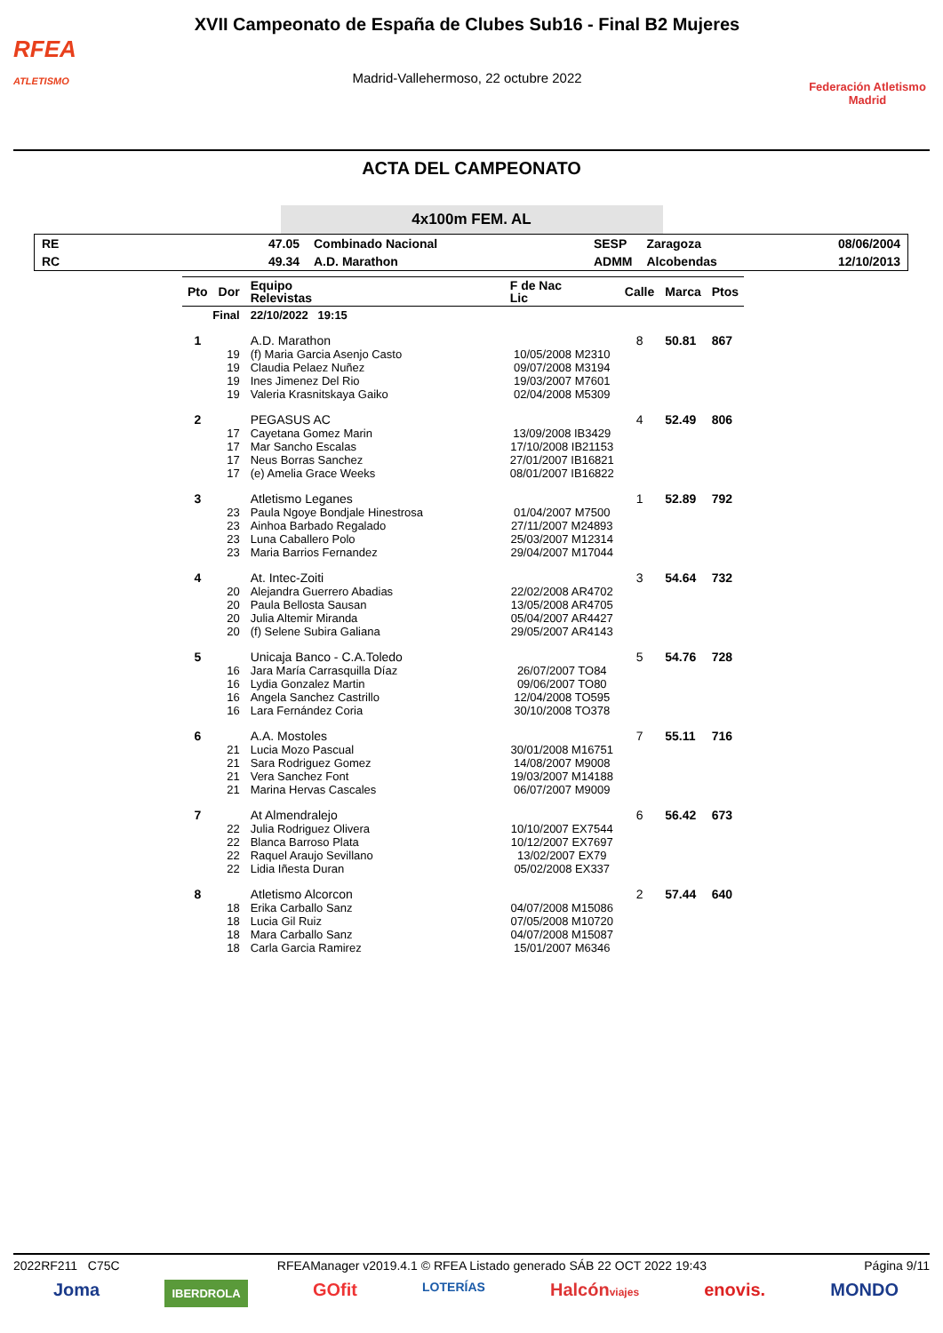RFEA
ATLETISMO
XVII Campeonato de España de Clubes Sub16 - Final B2 Mujeres
Madrid-Vallehermoso, 22 octubre 2022
Federación Atletismo
Madrid
ACTA DEL CAMPEONATO
4x100m FEM. AL
| RE | 47.05 | Combinado Nacional | SESP | Zaragoza | 08/06/2004 |
| RC | 49.34 | A.D. Marathon | ADMM | Alcobendas | 12/10/2013 |
| Pto | Dor | Equipo Relevistas | F de Nac Lic | Calle | Marca | Ptos |
| --- | --- | --- | --- | --- | --- | --- |
| Final | | 22/10/2022 19:15 | | | | |
| 1 | | A.D. Marathon | | 8 | 50.81 | 867 |
| | 19 | (f) Maria Garcia Asenjo Casto | 10/05/2008 M2310 | | | |
| | 19 | Claudia Pelaez Nuñez | 09/07/2008 M3194 | | | |
| | 19 | Ines Jimenez Del Rio | 19/03/2007 M7601 | | | |
| | 19 | Valeria Krasnitskaya Gaiko | 02/04/2008 M5309 | | | |
| 2 | | PEGASUS AC | | 4 | 52.49 | 806 |
| | 17 | Cayetana Gomez Marin | 13/09/2008 IB3429 | | | |
| | 17 | Mar Sancho Escalas | 17/10/2008 IB21153 | | | |
| | 17 | Neus Borras Sanchez | 27/01/2007 IB16821 | | | |
| | 17 | (e) Amelia Grace Weeks | 08/01/2007 IB16822 | | | |
| 3 | | Atletismo Leganes | | 1 | 52.89 | 792 |
| | 23 | Paula Ngoye Bondjale Hinestrosa | 01/04/2007 M7500 | | | |
| | 23 | Ainhoa Barbado Regalado | 27/11/2007 M24893 | | | |
| | 23 | Luna Caballero Polo | 25/03/2007 M12314 | | | |
| | 23 | Maria Barrios Fernandez | 29/04/2007 M17044 | | | |
| 4 | | At. Intec-Zoiti | | 3 | 54.64 | 732 |
| | 20 | Alejandra Guerrero Abadias | 22/02/2008 AR4702 | | | |
| | 20 | Paula Bellosta Sausan | 13/05/2008 AR4705 | | | |
| | 20 | Julia Altemir Miranda | 05/04/2007 AR4427 | | | |
| | 20 | (f) Selene Subira Galiana | 29/05/2007 AR4143 | | | |
| 5 | | Unicaja Banco - C.A.Toledo | | 5 | 54.76 | 728 |
| | 16 | Jara María Carrasquilla Díaz | 26/07/2007 TO84 | | | |
| | 16 | Lydia Gonzalez Martin | 09/06/2007 TO80 | | | |
| | 16 | Angela Sanchez Castrillo | 12/04/2008 TO595 | | | |
| | 16 | Lara Fernández Coria | 30/10/2008 TO378 | | | |
| 6 | | A.A. Mostoles | | 7 | 55.11 | 716 |
| | 21 | Lucia Mozo Pascual | 30/01/2008 M16751 | | | |
| | 21 | Sara Rodriguez Gomez | 14/08/2007 M9008 | | | |
| | 21 | Vera Sanchez Font | 19/03/2007 M14188 | | | |
| | 21 | Marina Hervas Cascales | 06/07/2007 M9009 | | | |
| 7 | | At Almendralejo | | 6 | 56.42 | 673 |
| | 22 | Julia Rodriguez Olivera | 10/10/2007 EX7544 | | | |
| | 22 | Blanca Barroso Plata | 10/12/2007 EX7697 | | | |
| | 22 | Raquel Araujo Sevillano | 13/02/2007 EX79 | | | |
| | 22 | Lidia Iñesta Duran | 05/02/2008 EX337 | | | |
| 8 | | Atletismo Alcorcon | | 2 | 57.44 | 640 |
| | 18 | Erika Carballo Sanz | 04/07/2008 M15086 | | | |
| | 18 | Lucia Gil Ruiz | 07/05/2008 M10720 | | | |
| | 18 | Mara Carballo Sanz | 04/07/2008 M15087 | | | |
| | 18 | Carla Garcia Ramirez | 15/01/2007 M6346 | | | |
2022RF211 C75C RFEAManager v2019.4.1 © RFEA Listado generado SÁB 22 OCT 2022 19:43 Página 9/11
Joma IBERDROLA GOfit LOTERÍAS Halcónviajes enovis. MONDO